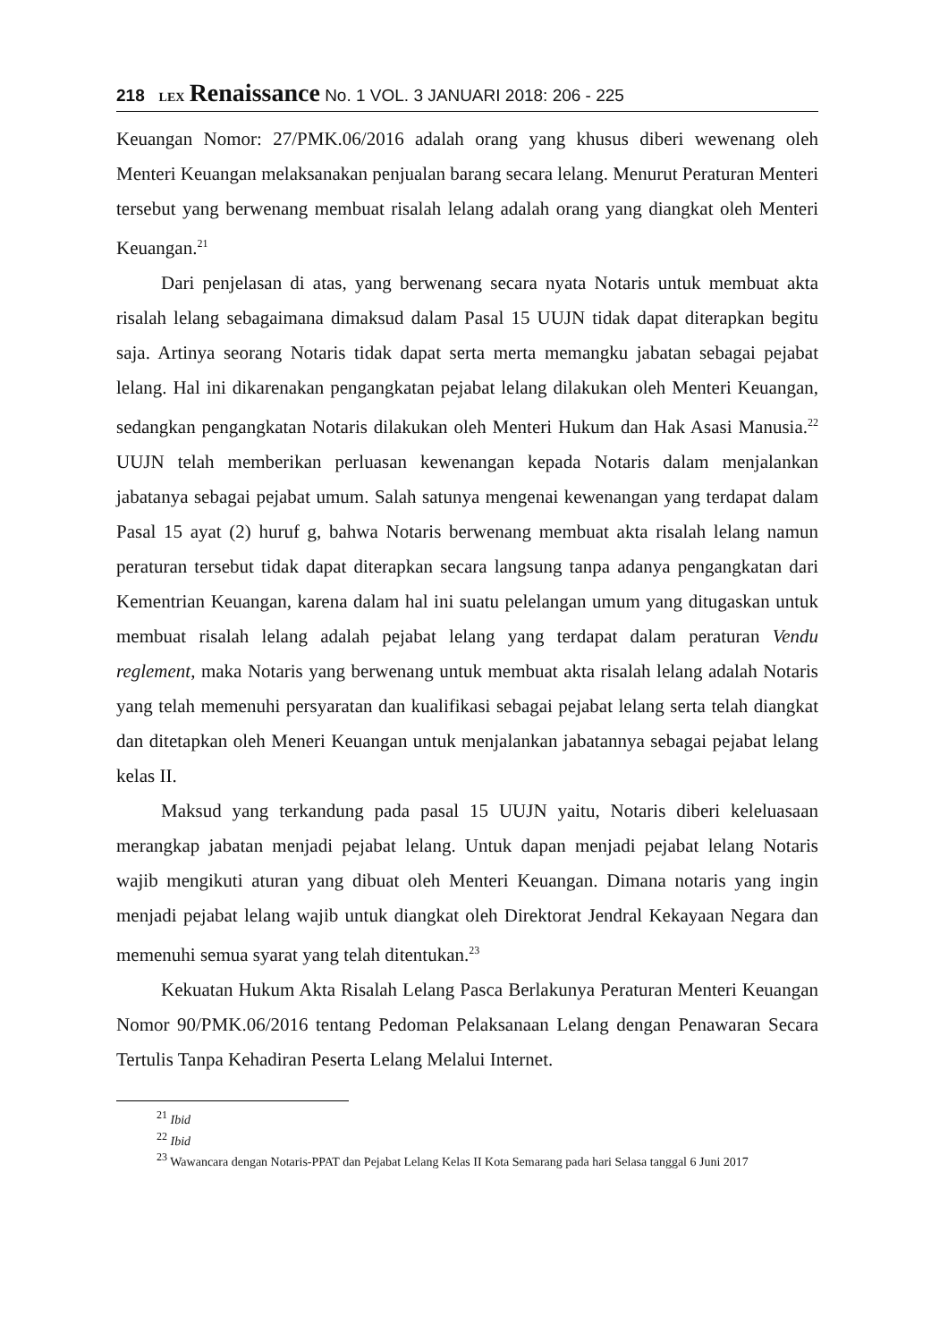218 LEX Renaissance No. 1 VOL. 3 JANUARI 2018: 206 - 225
Keuangan Nomor: 27/PMK.06/2016 adalah orang yang khusus diberi wewenang oleh Menteri Keuangan melaksanakan penjualan barang secara lelang. Menurut Peraturan Menteri tersebut yang berwenang membuat risalah lelang adalah orang yang diangkat oleh Menteri Keuangan.<sup>21</sup>
Dari penjelasan di atas, yang berwenang secara nyata Notaris untuk membuat akta risalah lelang sebagaimana dimaksud dalam Pasal 15 UUJN tidak dapat diterapkan begitu saja. Artinya seorang Notaris tidak dapat serta merta memangku jabatan sebagai pejabat lelang. Hal ini dikarenakan pengangkatan pejabat lelang dilakukan oleh Menteri Keuangan, sedangkan pengangkatan Notaris dilakukan oleh Menteri Hukum dan Hak Asasi Manusia.<sup>22</sup> UUJN telah memberikan perluasan kewenangan kepada Notaris dalam menjalankan jabatanya sebagai pejabat umum. Salah satunya mengenai kewenangan yang terdapat dalam Pasal 15 ayat (2) huruf g, bahwa Notaris berwenang membuat akta risalah lelang namun peraturan tersebut tidak dapat diterapkan secara langsung tanpa adanya pengangkatan dari Kementrian Keuangan, karena dalam hal ini suatu pelelangan umum yang ditugaskan untuk membuat risalah lelang adalah pejabat lelang yang terdapat dalam peraturan Vendu reglement, maka Notaris yang berwenang untuk membuat akta risalah lelang adalah Notaris yang telah memenuhi persyaratan dan kualifikasi sebagai pejabat lelang serta telah diangkat dan ditetapkan oleh Meneri Keuangan untuk menjalankan jabatannya sebagai pejabat lelang kelas II.
Maksud yang terkandung pada pasal 15 UUJN yaitu, Notaris diberi keleluasaan merangkap jabatan menjadi pejabat lelang. Untuk dapan menjadi pejabat lelang Notaris wajib mengikuti aturan yang dibuat oleh Menteri Keuangan. Dimana notaris yang ingin menjadi pejabat lelang wajib untuk diangkat oleh Direktorat Jendral Kekayaan Negara dan memenuhi semua syarat yang telah ditentukan.<sup>23</sup>
Kekuatan Hukum Akta Risalah Lelang Pasca Berlakunya Peraturan Menteri Keuangan Nomor 90/PMK.06/2016 tentang Pedoman Pelaksanaan Lelang dengan Penawaran Secara Tertulis Tanpa Kehadiran Peserta Lelang Melalui Internet.
<sup>21</sup> Ibid
<sup>22</sup> Ibid
<sup>23</sup> Wawancara dengan Notaris-PPAT dan Pejabat Lelang Kelas II Kota Semarang pada hari Selasa tanggal 6 Juni 2017